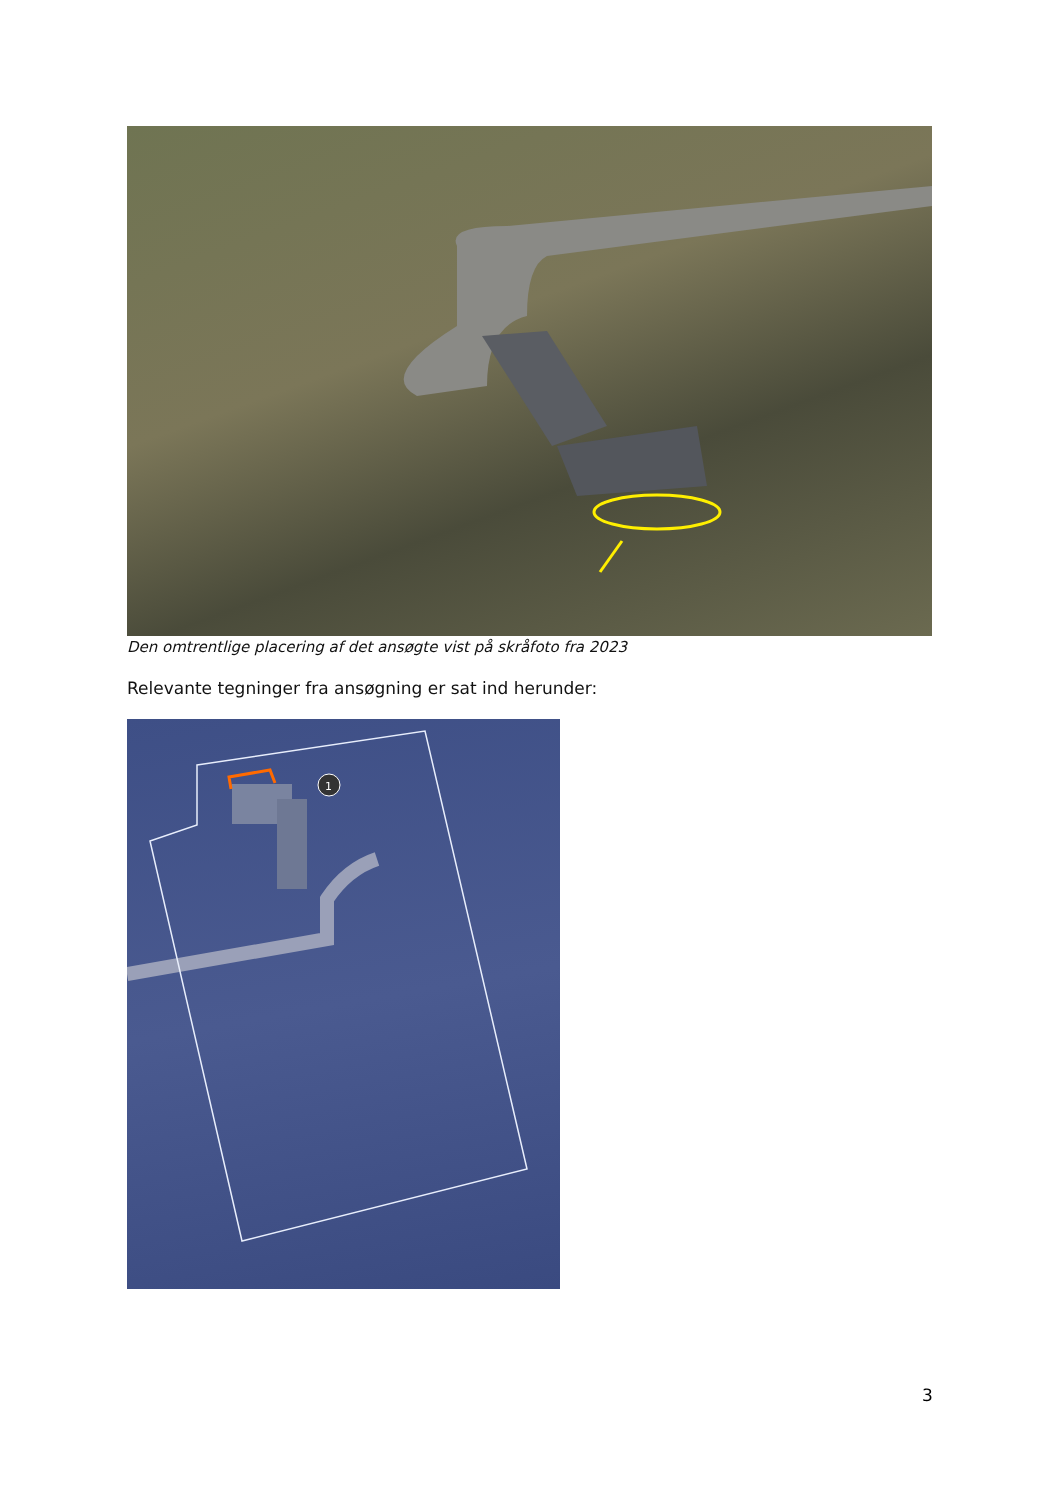Den omtrentlige placering af det ansøgte vist på skråfoto fra 2023
Relevante tegninger fra ansøgning er sat ind herunder:
1
3